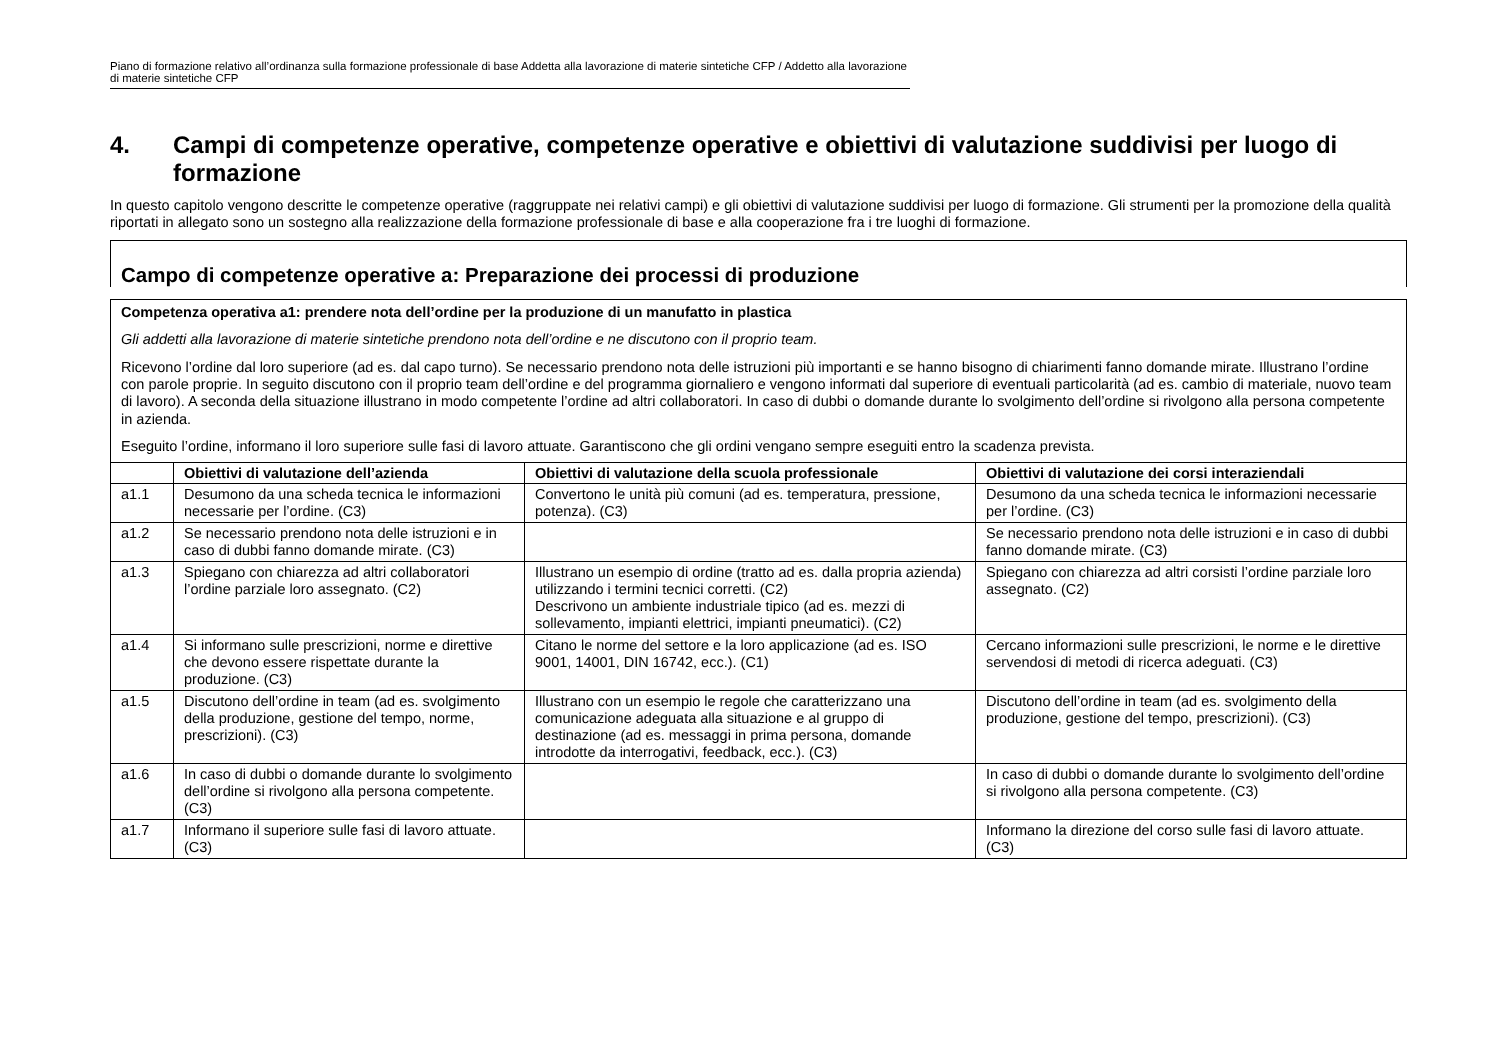Piano di formazione relativo all’ordinanza sulla formazione professionale di base Addetta alla lavorazione di materie sintetiche CFP / Addetto alla lavorazione di materie sintetiche CFP
4. Campi di competenze operative, competenze operative e obiettivi di valutazione suddivisi per luogo di formazione
In questo capitolo vengono descritte le competenze operative (raggruppate nei relativi campi) e gli obiettivi di valutazione suddivisi per luogo di formazione. Gli strumenti per la promozione della qualità riportati in allegato sono un sostegno alla realizzazione della formazione professionale di base e alla cooperazione fra i tre luoghi di formazione.
Campo di competenze operative a: Preparazione dei processi di produzione
Competenza operativa a1: prendere nota dell’ordine per la produzione di un manufatto in plastica
Gli addetti alla lavorazione di materie sintetiche prendono nota dell’ordine e ne discutono con il proprio team.
Ricevono l’ordine dal loro superiore (ad es. dal capo turno). Se necessario prendono nota delle istruzioni più importanti e se hanno bisogno di chiarimenti fanno domande mirate. Illustrano l’ordine con parole proprie. In seguito discutono con il proprio team dell’ordine e del programma giornaliero e vengono informati dal superiore di eventuali particolarità (ad es. cambio di materiale, nuovo team di lavoro). A seconda della situazione illustrano in modo competente l’ordine ad altri collaboratori. In caso di dubbi o domande durante lo svolgimento dell’ordine si rivolgono alla persona competente in azienda.
Eseguito l’ordine, informano il loro superiore sulle fasi di lavoro attuate. Garantiscono che gli ordini vengano sempre eseguiti entro la scadenza prevista.
| | Obiettivi di valutazione dell’azienda | Obiettivi di valutazione della scuola professionale | Obiettivi di valutazione dei corsi interaziendali |
| --- | --- | --- | --- |
| a1.1 | Desumono da una scheda tecnica le informazioni necessarie per l’ordine. (C3) | Convertono le unità più comuni (ad es. temperatura, pressione, potenza). (C3) | Desumono da una scheda tecnica le informazioni necessarie per l’ordine. (C3) |
| a1.2 | Se necessario prendono nota delle istruzioni e in caso di dubbi fanno domande mirate. (C3) | | Se necessario prendono nota delle istruzioni e in caso di dubbi fanno domande mirate. (C3) |
| a1.3 | Spiegano con chiarezza ad altri collaboratori l’ordine parziale loro assegnato. (C2) | Illustrano un esempio di ordine (tratto ad es. dalla propria azienda) utilizzando i termini tecnici corretti. (C2) Descrivono un ambiente industriale tipico (ad es. mezzi di sollevamento, impianti elettrici, impianti pneumatici). (C2) | Spiegano con chiarezza ad altri corsisti l’ordine parziale loro assegnato. (C2) |
| a1.4 | Si informano sulle prescrizioni, norme e direttive che devono essere rispettate durante la produzione. (C3) | Citano le norme del settore e la loro applicazione (ad es. ISO 9001, 14001, DIN 16742, ecc.). (C1) | Cercano informazioni sulle prescrizioni, le norme e le direttive servendosi di metodi di ricerca adeguati. (C3) |
| a1.5 | Discutono dell’ordine in team (ad es. svolgimento della produzione, gestione del tempo, norme, prescrizioni). (C3) | Illustrano con un esempio le regole che caratterizzano una comunicazione adeguata alla situazione e al gruppo di destinazione (ad es. messaggi in prima persona, domande introdotte da interrogativi, feedback, ecc.). (C3) | Discutono dell’ordine in team (ad es. svolgimento della produzione, gestione del tempo, prescrizioni). (C3) |
| a1.6 | In caso di dubbi o domande durante lo svolgimento dell’ordine si rivolgono alla persona competente. (C3) | | In caso di dubbi o domande durante lo svolgimento dell’ordine si rivolgono alla persona competente. (C3) |
| a1.7 | Informano il superiore sulle fasi di lavoro attuate. (C3) | | Informano la direzione del corso sulle fasi di lavoro attuate. (C3) |